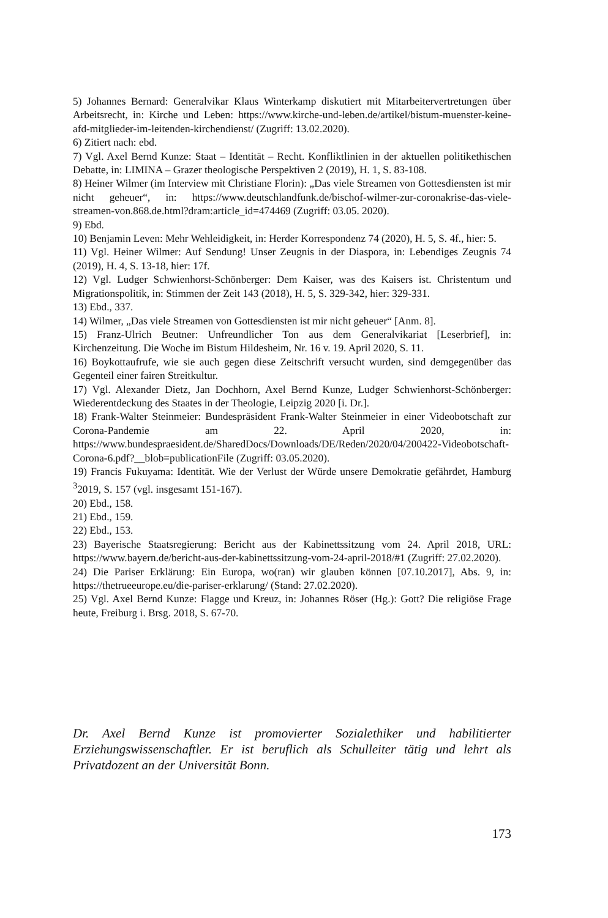5) Johannes Bernard: Generalvikar Klaus Winterkamp diskutiert mit Mitarbeitervertretungen über Arbeitsrecht, in: Kirche und Leben: https://www.kirche-und-leben.de/artikel/bistum-muenster-keine-afd-mitglieder-im-leitenden-kirchendienst/ (Zugriff: 13.02.2020).
6) Zitiert nach: ebd.
7) Vgl. Axel Bernd Kunze: Staat – Identität – Recht. Konfliktlinien in der aktuellen politikethischen Debatte, in: LIMINA – Grazer theologische Perspektiven 2 (2019), H. 1, S. 83-108.
8) Heiner Wilmer (im Interview mit Christiane Florin): „Das viele Streamen von Gottesdiensten ist mir nicht geheuer“, in: https://www.deutschlandfunk.de/bischof-wilmer-zur-coronakrise-das-viele-streamen-von.868.de.html?dram:article_id=474469 (Zugriff: 03.05. 2020).
9) Ebd.
10) Benjamin Leven: Mehr Wehleidigkeit, in: Herder Korrespondenz 74 (2020), H. 5, S. 4f., hier: 5.
11) Vgl. Heiner Wilmer: Auf Sendung! Unser Zeugnis in der Diaspora, in: Lebendiges Zeugnis 74 (2019), H. 4, S. 13-18, hier: 17f.
12) Vgl. Ludger Schwienhorst-Schönberger: Dem Kaiser, was des Kaisers ist. Christentum und Migrationspolitik, in: Stimmen der Zeit 143 (2018), H. 5, S. 329-342, hier: 329-331.
13) Ebd., 337.
14) Wilmer, „Das viele Streamen von Gottesdiensten ist mir nicht geheuer“ [Anm. 8].
15) Franz-Ulrich Beutner: Unfreundlicher Ton aus dem Generalvikariat [Leserbrief], in: Kirchenzeitung. Die Woche im Bistum Hildesheim, Nr. 16 v. 19. April 2020, S. 11.
16) Boykottaufrufe, wie sie auch gegen diese Zeitschrift versucht wurden, sind demgegenüber das Gegenteil einer fairen Streitkultur.
17) Vgl. Alexander Dietz, Jan Dochhorn, Axel Bernd Kunze, Ludger Schwienhorst-Schönberger: Wiederentdeckung des Staates in der Theologie, Leipzig 2020 [i. Dr.].
18) Frank-Walter Steinmeier: Bundespräsident Frank-Walter Steinmeier in einer Videobotschaft zur Corona-Pandemie am 22. April 2020, in: https://www.bundespraesident.de/SharedDocs/Downloads/DE/Reden/2020/04/200422-Videobotschaft-Corona-6.pdf?__blob=publicationFile (Zugriff: 03.05.2020).
19) Francis Fukuyama: Identität. Wie der Verlust der Würde unsere Demokratie gefährdet, Hamburg <sup>3</sup>2019, S. 157 (vgl. insgesamt 151-167).
20) Ebd., 158.
21) Ebd., 159.
22) Ebd., 153.
23) Bayerische Staatsregierung: Bericht aus der Kabinettssitzung vom 24. April 2018, URL: https://www.bayern.de/bericht-aus-der-kabinettssitzung-vom-24-april-2018/#1 (Zugriff: 27.02.2020).
24) Die Pariser Erklärung: Ein Europa, wo(ran) wir glauben können [07.10.2017], Abs. 9, in: https://thetrueeurope.eu/die-pariser-erklarung/ (Stand: 27.02.2020).
25) Vgl. Axel Bernd Kunze: Flagge und Kreuz, in: Johannes Röser (Hg.): Gott? Die religiöse Frage heute, Freiburg i. Brsg. 2018, S. 67-70.
Dr. Axel Bernd Kunze ist promovierter Sozialethiker und habilitierter Erziehungswissenschaftler. Er ist beruflich als Schulleiter tätig und lehrt als Privatdozent an der Universität Bonn.
173